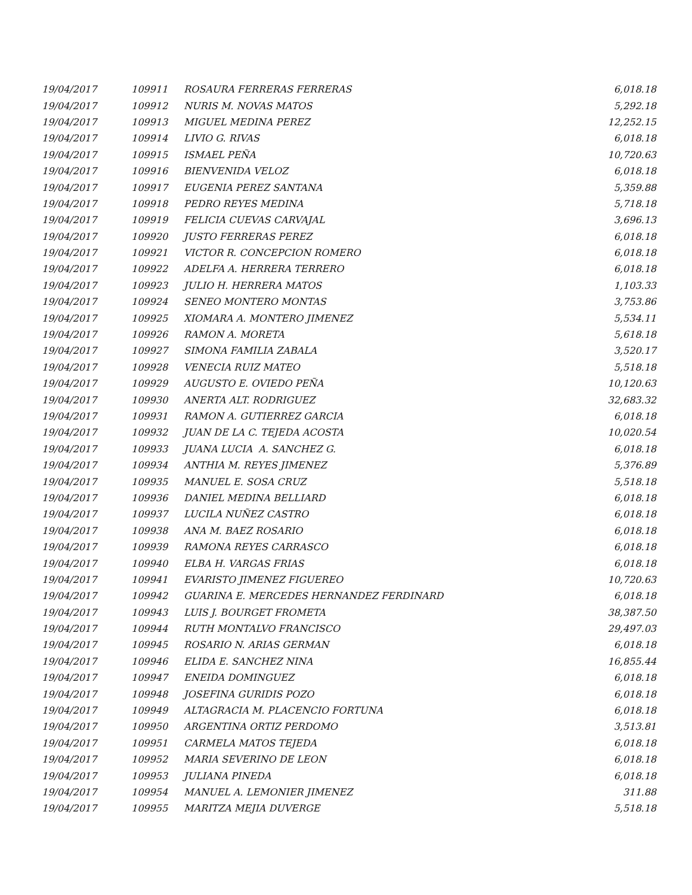| 19/04/2017 | 109911 | ROSAURA FERRERAS FERRERAS | 6,018.18 |
| 19/04/2017 | 109912 | NURIS M. NOVAS MATOS | 5,292.18 |
| 19/04/2017 | 109913 | MIGUEL MEDINA PEREZ | 12,252.15 |
| 19/04/2017 | 109914 | LIVIO G. RIVAS | 6,018.18 |
| 19/04/2017 | 109915 | ISMAEL PEÑA | 10,720.63 |
| 19/04/2017 | 109916 | BIENVENIDA VELOZ | 6,018.18 |
| 19/04/2017 | 109917 | EUGENIA PEREZ SANTANA | 5,359.88 |
| 19/04/2017 | 109918 | PEDRO REYES MEDINA | 5,718.18 |
| 19/04/2017 | 109919 | FELICIA CUEVAS CARVAJAL | 3,696.13 |
| 19/04/2017 | 109920 | JUSTO FERRERAS PEREZ | 6,018.18 |
| 19/04/2017 | 109921 | VICTOR R. CONCEPCION ROMERO | 6,018.18 |
| 19/04/2017 | 109922 | ADELFA A. HERRERA TERRERO | 6,018.18 |
| 19/04/2017 | 109923 | JULIO H. HERRERA MATOS | 1,103.33 |
| 19/04/2017 | 109924 | SENEO MONTERO MONTAS | 3,753.86 |
| 19/04/2017 | 109925 | XIOMARA A. MONTERO JIMENEZ | 5,534.11 |
| 19/04/2017 | 109926 | RAMON A. MORETA | 5,618.18 |
| 19/04/2017 | 109927 | SIMONA FAMILIA ZABALA | 3,520.17 |
| 19/04/2017 | 109928 | VENECIA RUIZ MATEO | 5,518.18 |
| 19/04/2017 | 109929 | AUGUSTO E. OVIEDO PEÑA | 10,120.63 |
| 19/04/2017 | 109930 | ANERTA ALT. RODRIGUEZ | 32,683.32 |
| 19/04/2017 | 109931 | RAMON A. GUTIERREZ GARCIA | 6,018.18 |
| 19/04/2017 | 109932 | JUAN DE LA C. TEJEDA ACOSTA | 10,020.54 |
| 19/04/2017 | 109933 | JUANA LUCIA A. SANCHEZ G. | 6,018.18 |
| 19/04/2017 | 109934 | ANTHIA M. REYES JIMENEZ | 5,376.89 |
| 19/04/2017 | 109935 | MANUEL E. SOSA CRUZ | 5,518.18 |
| 19/04/2017 | 109936 | DANIEL MEDINA BELLIARD | 6,018.18 |
| 19/04/2017 | 109937 | LUCILA NUÑEZ CASTRO | 6,018.18 |
| 19/04/2017 | 109938 | ANA M. BAEZ ROSARIO | 6,018.18 |
| 19/04/2017 | 109939 | RAMONA REYES CARRASCO | 6,018.18 |
| 19/04/2017 | 109940 | ELBA H. VARGAS FRIAS | 6,018.18 |
| 19/04/2017 | 109941 | EVARISTO JIMENEZ FIGUEREO | 10,720.63 |
| 19/04/2017 | 109942 | GUARINA E. MERCEDES HERNANDEZ FERDINARD | 6,018.18 |
| 19/04/2017 | 109943 | LUIS J. BOURGET FROMETA | 38,387.50 |
| 19/04/2017 | 109944 | RUTH MONTALVO FRANCISCO | 29,497.03 |
| 19/04/2017 | 109945 | ROSARIO N. ARIAS GERMAN | 6,018.18 |
| 19/04/2017 | 109946 | ELIDA E. SANCHEZ NINA | 16,855.44 |
| 19/04/2017 | 109947 | ENEIDA DOMINGUEZ | 6,018.18 |
| 19/04/2017 | 109948 | JOSEFINA GURIDIS POZO | 6,018.18 |
| 19/04/2017 | 109949 | ALTAGRACIA M. PLACENCIO FORTUNA | 6,018.18 |
| 19/04/2017 | 109950 | ARGENTINA ORTIZ PERDOMO | 3,513.81 |
| 19/04/2017 | 109951 | CARMELA MATOS TEJEDA | 6,018.18 |
| 19/04/2017 | 109952 | MARIA SEVERINO DE LEON | 6,018.18 |
| 19/04/2017 | 109953 | JULIANA PINEDA | 6,018.18 |
| 19/04/2017 | 109954 | MANUEL A. LEMONIER JIMENEZ | 311.88 |
| 19/04/2017 | 109955 | MARITZA MEJIA DUVERGE | 5,518.18 |